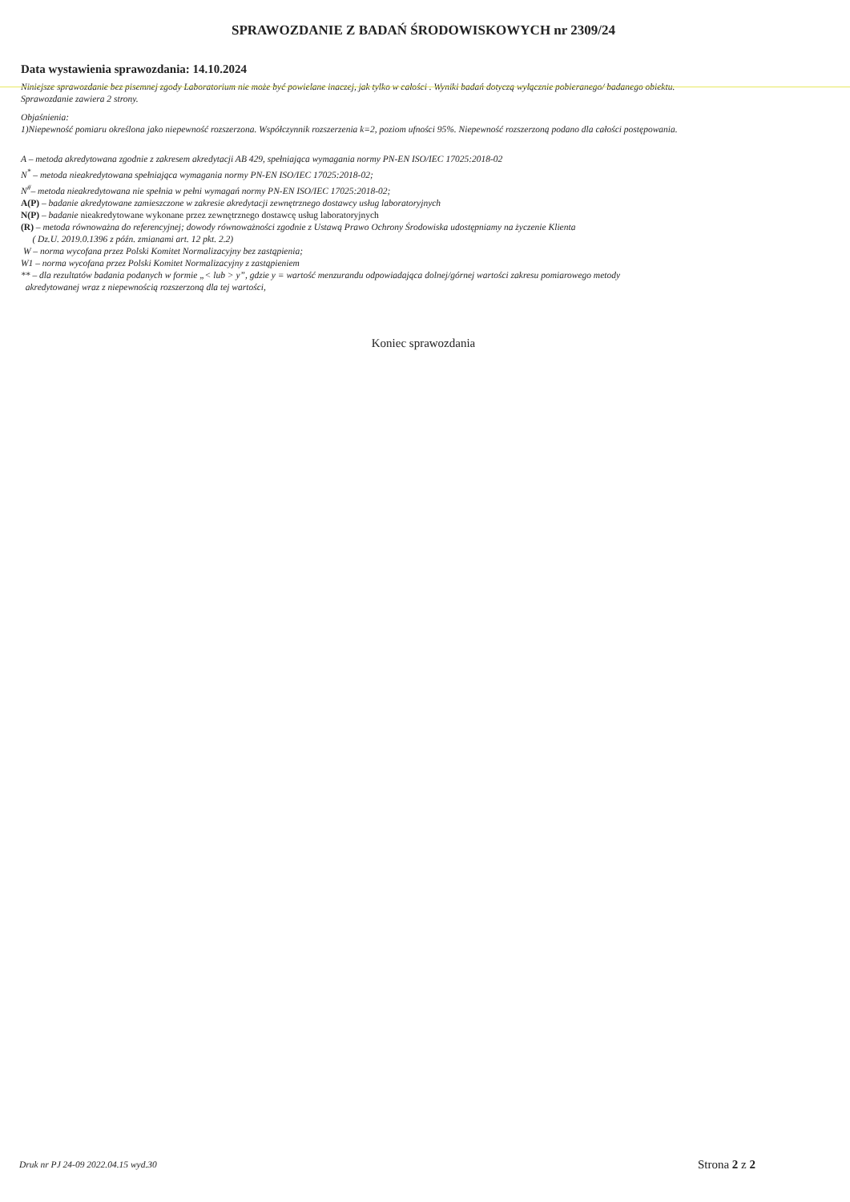SPRAWOZDANIE Z BADAŃ ŚRODOWISKOWYCH nr 2309/24
Data wystawienia sprawozdania: 14.10.2024
Niniejsze sprawozdanie bez pisemnej zgody Laboratorium nie może być powielane inaczej, jak tylko w całości . Wyniki badań dotyczą wyłącznie pobieranego/ badanego obiektu.
Sprawozdanie zawiera 2 strony.
Objaśnienia:
1)Niepewność pomiaru określona jako niepewność rozszerzona. Współczynnik rozszerzenia k=2, poziom ufności 95%. Niepewność rozszerzoną podano dla całości postępowania.
A – metoda akredytowana zgodnie z zakresem akredytacji AB 429, spełniająca wymagania normy PN-EN ISO/IEC 17025:2018-02
N<sup>*</sup> – metoda nieakredytowana spełniająca wymagania normy PN-EN ISO/IEC 17025:2018-02;
N<sup>#</sup>– metoda nieakredytowana nie spełnia w pełni wymagań normy PN-EN ISO/IEC 17025:2018-02;
A(P) – badanie akredytowane zamieszczone w zakresie akredytacji zewnętrznego dostawcy usług laboratoryjnych
N(P) – badanie nieakredytowane wykonane przez zewnętrznego dostawcę usług laboratoryjnych
(R) – metoda równoważna do referencyjnej; dowody równoważności zgodnie z Ustawą Prawo Ochrony Środowiska udostępniamy na życzenie Klienta
( Dz.U. 2019.0.1396 z późn. zmianami art. 12 pkt. 2.2)
W – norma wycofana przez Polski Komitet Normalizacyjny bez zastąpienia;
W1 – norma wycofana przez Polski Komitet Normalizacyjny z zastąpieniem
** – dla rezultatów badania podanych w formie „< lub > y”, gdzie y = wartość menzurandu odpowiadająca dolnej/górnej wartości zakresu pomiarowego metody
akredytowanej wraz z niepewnością rozszerzoną dla tej wartości,
Koniec sprawozdania
Druk nr PJ 24-09 2022.04.15 wyd.30
Strona 2 z 2